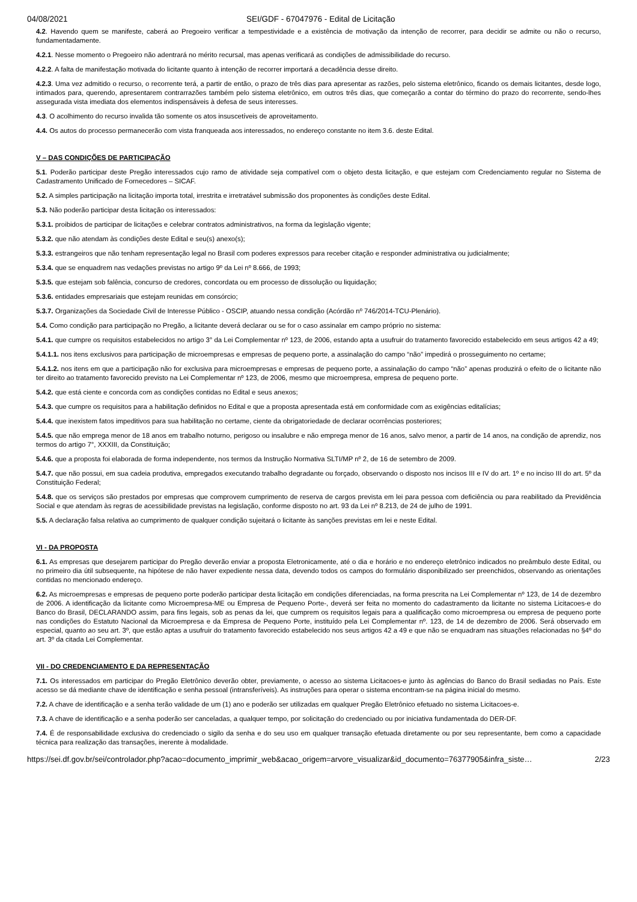04/08/2021 SEI/GDF - 67047976 - Edital de Licitação
4.2. Havendo quem se manifeste, caberá ao Pregoeiro verificar a tempestividade e a existência de motivação da intenção de recorrer, para decidir se admite ou não o recurso, fundamentadamente.
4.2.1. Nesse momento o Pregoeiro não adentrará no mérito recursal, mas apenas verificará as condições de admissibilidade do recurso.
4.2.2. A falta de manifestação motivada do licitante quanto à intenção de recorrer importará a decadência desse direito.
4.2.3. Uma vez admitido o recurso, o recorrente terá, a partir de então, o prazo de três dias para apresentar as razões, pelo sistema eletrônico, ficando os demais licitantes, desde logo, intimados para, querendo, apresentarem contrarrazões também pelo sistema eletrônico, em outros três dias, que começarão a contar do término do prazo do recorrente, sendo-lhes assegurada vista imediata dos elementos indispensáveis à defesa de seus interesses.
4.3. O acolhimento do recurso invalida tão somente os atos insuscetíveis de aproveitamento.
4.4. Os autos do processo permanecerão com vista franqueada aos interessados, no endereço constante no item 3.6. deste Edital.
V – DAS CONDIÇÕES DE PARTICIPAÇÃO
5.1. Poderão participar deste Pregão interessados cujo ramo de atividade seja compatível com o objeto desta licitação, e que estejam com Credenciamento regular no Sistema de Cadastramento Unificado de Fornecedores – SICAF.
5.2. A simples participação na licitação importa total, irrestrita e irretratável submissão dos proponentes às condições deste Edital.
5.3. Não poderão participar desta licitação os interessados:
5.3.1. proibidos de participar de licitações e celebrar contratos administrativos, na forma da legislação vigente;
5.3.2. que não atendam às condições deste Edital e seu(s) anexo(s);
5.3.3. estrangeiros que não tenham representação legal no Brasil com poderes expressos para receber citação e responder administrativa ou judicialmente;
5.3.4. que se enquadrem nas vedações previstas no artigo 9º da Lei nº 8.666, de 1993;
5.3.5. que estejam sob falência, concurso de credores, concordata ou em processo de dissolução ou liquidação;
5.3.6. entidades empresariais que estejam reunidas em consórcio;
5.3.7. Organizações da Sociedade Civil de Interesse Público - OSCIP, atuando nessa condição (Acórdão nº 746/2014-TCU-Plenário).
5.4. Como condição para participação no Pregão, a licitante deverá declarar ou se for o caso assinalar em campo próprio no sistema:
5.4.1. que cumpre os requisitos estabelecidos no artigo 3° da Lei Complementar nº 123, de 2006, estando apta a usufruir do tratamento favorecido estabelecido em seus artigos 42 a 49;
5.4.1.1. nos itens exclusivos para participação de microempresas e empresas de pequeno porte, a assinalação do campo “não” impedirá o prosseguimento no certame;
5.4.1.2. nos itens em que a participação não for exclusiva para microempresas e empresas de pequeno porte, a assinalação do campo “não” apenas produzirá o efeito de o licitante não ter direito ao tratamento favorecido previsto na Lei Complementar nº 123, de 2006, mesmo que microempresa, empresa de pequeno porte.
5.4.2. que está ciente e concorda com as condições contidas no Edital e seus anexos;
5.4.3. que cumpre os requisitos para a habilitação definidos no Edital e que a proposta apresentada está em conformidade com as exigências editalícias;
5.4.4. que inexistem fatos impeditivos para sua habilitação no certame, ciente da obrigatoriedade de declarar ocorrências posteriores;
5.4.5. que não emprega menor de 18 anos em trabalho noturno, perigoso ou insalubre e não emprega menor de 16 anos, salvo menor, a partir de 14 anos, na condição de aprendiz, nos termos do artigo 7°, XXXIII, da Constituição;
5.4.6. que a proposta foi elaborada de forma independente, nos termos da Instrução Normativa SLTI/MP nº 2, de 16 de setembro de 2009.
5.4.7. que não possui, em sua cadeia produtiva, empregados executando trabalho degradante ou forçado, observando o disposto nos incisos III e IV do art. 1º e no inciso III do art. 5º da Constituição Federal;
5.4.8. que os serviços são prestados por empresas que comprovem cumprimento de reserva de cargos prevista em lei para pessoa com deficiência ou para reabilitado da Previdência Social e que atendam às regras de acessibilidade previstas na legislação, conforme disposto no art. 93 da Lei nº 8.213, de 24 de julho de 1991.
5.5. A declaração falsa relativa ao cumprimento de qualquer condição sujeitará o licitante às sanções previstas em lei e neste Edital.
VI - DA PROPOSTA
6.1. As empresas que desejarem participar do Pregão deverão enviar a proposta Eletronicamente, até o dia e horário e no endereço eletrônico indicados no preâmbulo deste Edital, ou no primeiro dia útil subsequente, na hipótese de não haver expediente nessa data, devendo todos os campos do formulário disponibilizado ser preenchidos, observando as orientações contidas no mencionado endereço.
6.2. As microempresas e empresas de pequeno porte poderão participar desta licitação em condições diferenciadas, na forma prescrita na Lei Complementar nº 123, de 14 de dezembro de 2006. A identificação da licitante como Microempresa-ME ou Empresa de Pequeno Porte-, deverá ser feita no momento do cadastramento da licitante no sistema Licitacoes-e do Banco do Brasil, DECLARANDO assim, para fins legais, sob as penas da lei, que cumprem os requisitos legais para a qualificação como microempresa ou empresa de pequeno porte nas condições do Estatuto Nacional da Microempresa e da Empresa de Pequeno Porte, instituído pela Lei Complementar nº. 123, de 14 de dezembro de 2006. Será observado em especial, quanto ao seu art. 3º, que estão aptas a usufruir do tratamento favorecido estabelecido nos seus artigos 42 a 49 e que não se enquadram nas situações relacionadas no §4º do art. 3º da citada Lei Complementar.
VII - DO CREDENCIAMENTO E DA REPRESENTAÇÃO
7.1. Os interessados em participar do Pregão Eletrônico deverão obter, previamente, o acesso ao sistema Licitacoes-e junto às agências do Banco do Brasil sediadas no País. Este acesso se dá mediante chave de identificação e senha pessoal (intransferíveis). As instruções para operar o sistema encontram-se na página inicial do mesmo.
7.2. A chave de identificação e a senha terão validade de um (1) ano e poderão ser utilizadas em qualquer Pregão Eletrônico efetuado no sistema Licitacoes-e.
7.3. A chave de identificação e a senha poderão ser canceladas, a qualquer tempo, por solicitação do credenciado ou por iniciativa fundamentada do DER-DF.
7.4. É de responsabilidade exclusiva do credenciado o sigilo da senha e do seu uso em qualquer transação efetuada diretamente ou por seu representante, bem como a capacidade técnica para realização das transações, inerente à modalidade.
https://sei.df.gov.br/sei/controlador.php?acao=documento_imprimir_web&acao_origem=arvore_visualizar&id_documento=76377905&infra_siste… 2/23